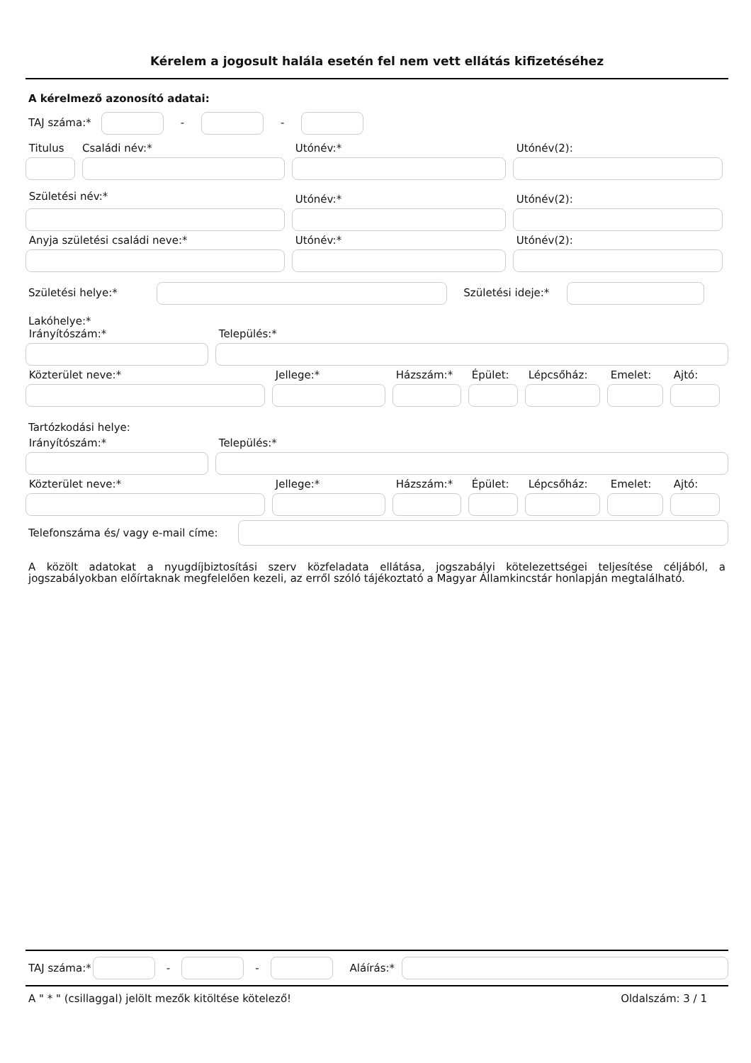Kérelem a jogosult halála esetén fel nem vett ellátás kifizetéséhez
A kérelmező azonosító adatai:
TAJ száma:* - -
Titulus
Családi név:*
Utónév:*
Utónév(2):
Születési név:*
Utónév:*
Utónév(2):
Anyja születési családi neve:*
Utónév:*
Utónév(2):
Születési helye:* Születési ideje:*
Lakóhelye:*
Irányítószám:*
Település:*
Közterület neve:*
Jellege:*
Házszám:*
Épület:
Lépcsőház:
Emelet:
Ajtó:
Tartózkodási helye:
Irányítószám:*
Település:*
Közterület neve:*
Jellege:*
Házszám:*
Épület:
Lépcsőház:
Emelet:
Ajtó:
Telefonszáma és/ vagy e-mail címe:
A közölt adatokat a nyugdíjbiztosítási szerv közfeladata ellátása, jogszabályi kötelezettségei teljesítése céljából, a jogszabályokban előírtaknak megfelelően kezeli, az erről szóló tájékoztató a Magyar Államkincstár honlapján megtalálható.
TAJ száma:* - - Aláírás:*
A " * " (csillaggal) jelölt mezők kitöltése kötelező! Oldalszám: 3 / 1